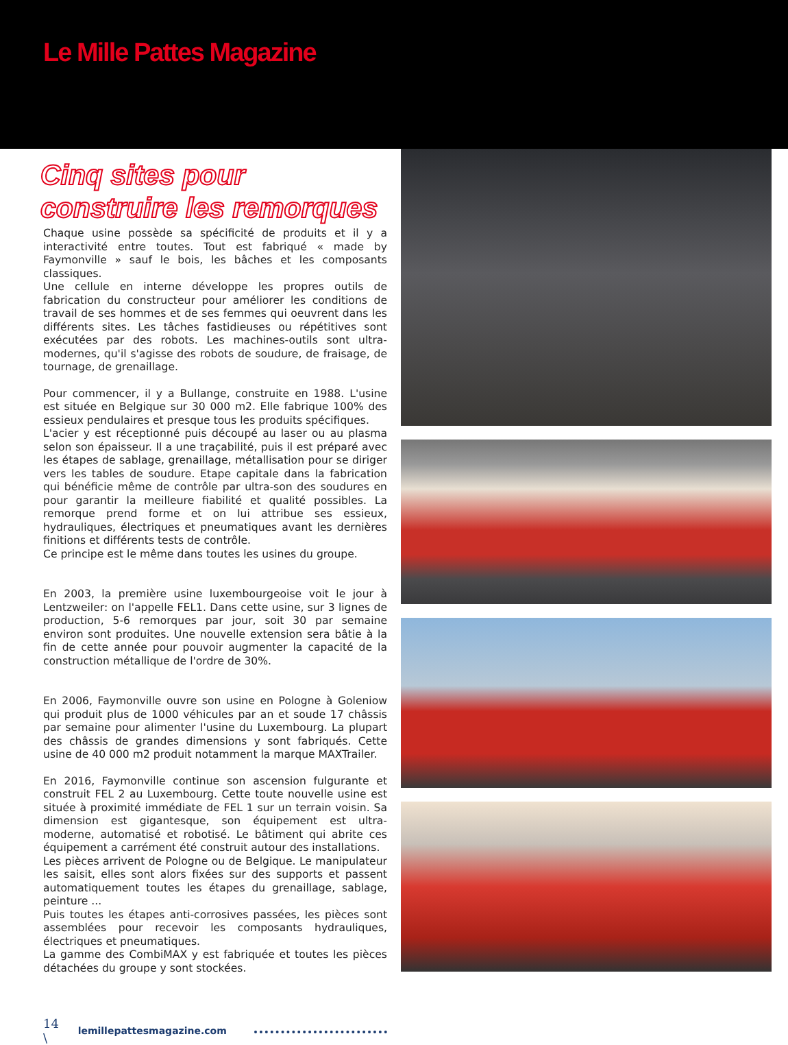Le Mille Pattes Magazine
Cinq sites pour
construire les remorques
Chaque usine possède sa spécificité de produits et il y a interactivité entre toutes. Tout est fabriqué « made by Faymonville » sauf le bois, les bâches et les composants classiques.
Une cellule en interne développe les propres outils de fabrication du constructeur pour améliorer les conditions de travail de ses hommes et de ses femmes qui oeuvrent dans les différents sites. Les tâches fastidieuses ou répétitives sont exécutées par des robots. Les machines-outils sont ultra-modernes, qu'il s'agisse des robots de soudure, de fraisage, de tournage, de grenaillage.
Pour commencer, il y a Bullange, construite en 1988. L'usine est située en Belgique sur 30 000 m2. Elle fabrique 100% des essieux pendulaires et presque tous les produits spécifiques.
L'acier y est réceptionné puis découpé au laser ou au plasma selon son épaisseur. Il a une traçabilité, puis il est préparé avec les étapes de sablage, grenaillage, métallisation pour se diriger vers les tables de soudure. Etape capitale dans la fabrication qui bénéficie même de contrôle par ultra-son des soudures en pour garantir la meilleure fiabilité et qualité possibles. La remorque prend forme et on lui attribue ses essieux, hydrauliques, électriques et pneumatiques avant les dernières finitions et différents tests de contrôle.
Ce principe est le même dans toutes les usines du groupe.
En 2003, la première usine luxembourgeoise voit le jour à Lentzweiler: on l'appelle FEL1. Dans cette usine, sur 3 lignes de production, 5-6 remorques par jour, soit 30 par semaine environ sont produites. Une nouvelle extension sera bâtie à la fin de cette année pour pouvoir augmenter la capacité de la construction métallique de l'ordre de 30%.
En 2006, Faymonville ouvre son usine en Pologne à Goleniow qui produit plus de 1000 véhicules par an et soude 17 châssis par semaine pour alimenter l'usine du Luxembourg. La plupart des châssis de grandes dimensions y sont fabriqués. Cette usine de 40 000 m2 produit notamment la marque MAXTrailer.
En 2016, Faymonville continue son ascension fulgurante et construit FEL 2 au Luxembourg. Cette toute nouvelle usine est située à proximité immédiate de FEL 1 sur un terrain voisin. Sa dimension est gigantesque, son équipement est ultra- moderne, automatisé et robotisé. Le bâtiment qui abrite ces équipement a carrément été construit autour des installations.
Les pièces arrivent de Pologne ou de Belgique. Le manipulateur les saisit, elles sont alors fixées sur des supports et passent automatiquement toutes les étapes du grenaillage, sablage, peinture ...
Puis toutes les étapes anti-corrosives passées, les pièces sont assemblées pour recevoir les composants hydrauliques, électriques et pneumatiques.
La gamme des CombiMAX y est fabriquée et toutes les pièces détachées du groupe y sont stockées.
14 \ lemillepattesmagazine.com